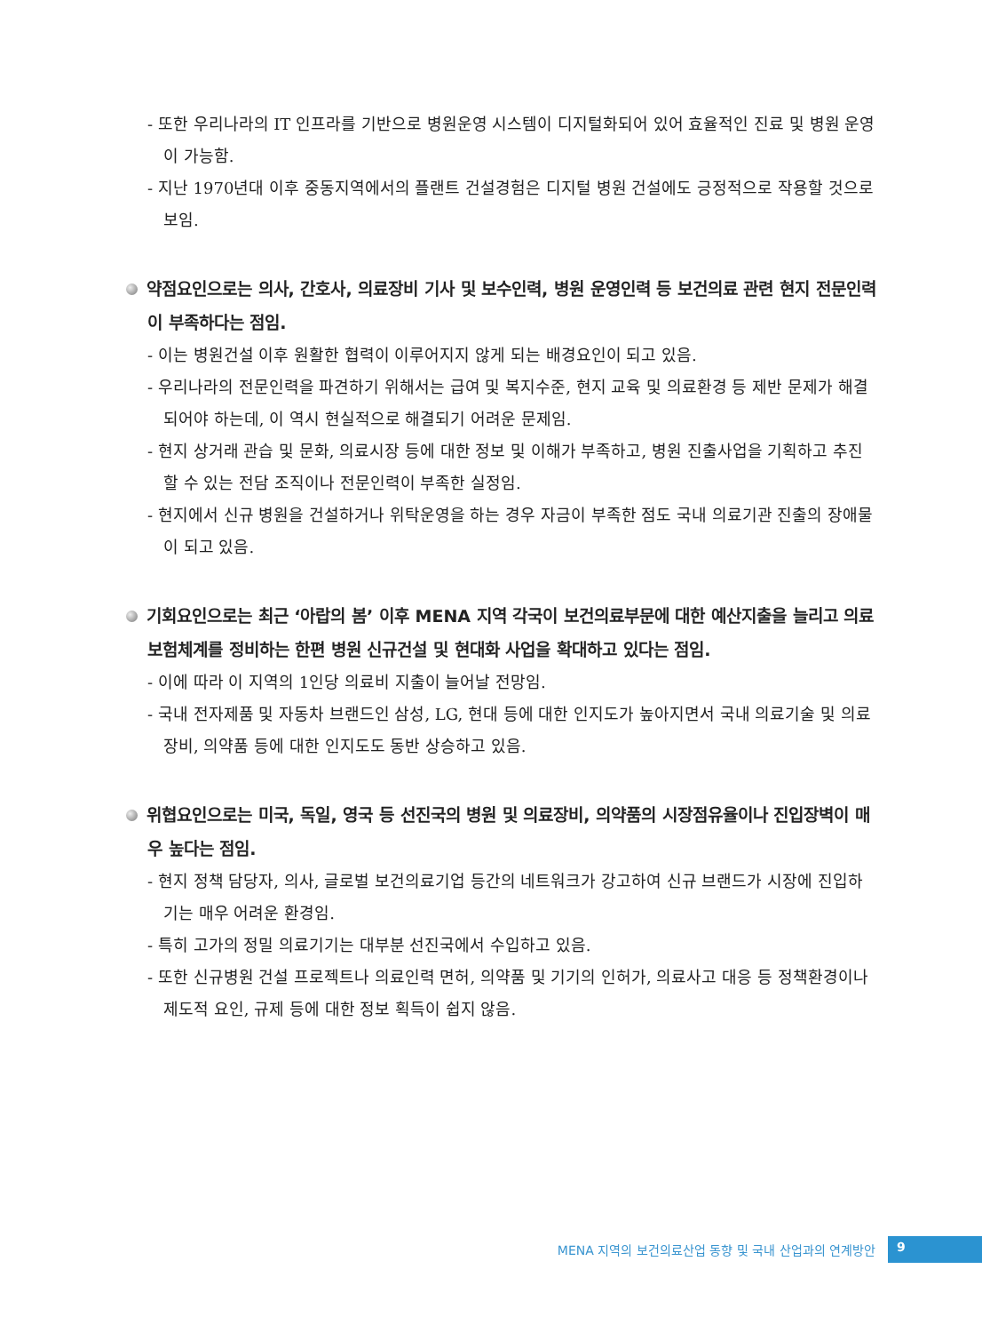- 또한 우리나라의 IT 인프라를 기반으로 병원운영 시스템이 디지털화되어 있어 효율적인 진료 및 병원 운영이 가능함.
- 지난 1970년대 이후 중동지역에서의 플랜트 건설경험은 디지털 병원 건설에도 긍정적으로 작용할 것으로 보임.
약점요인으로는 의사, 간호사, 의료장비 기사 및 보수인력, 병원 운영인력 등 보건의료 관련 현지 전문인력이 부족하다는 점임.
- 이는 병원건설 이후 원활한 협력이 이루어지지 않게 되는 배경요인이 되고 있음.
- 우리나라의 전문인력을 파견하기 위해서는 급여 및 복지수준, 현지 교육 및 의료환경 등 제반 문제가 해결되어야 하는데, 이 역시 현실적으로 해결되기 어려운 문제임.
- 현지 상거래 관습 및 문화, 의료시장 등에 대한 정보 및 이해가 부족하고, 병원 진출사업을 기획하고 추진할 수 있는 전담 조직이나 전문인력이 부족한 실정임.
- 현지에서 신규 병원을 건설하거나 위탁운영을 하는 경우 자금이 부족한 점도 국내 의료기관 진출의 장애물이 되고 있음.
기회요인으로는 최근 ‘아랍의 봄’ 이후 MENA 지역 각국이 보건의료부문에 대한 예산지출을 늘리고 의료보험체계를 정비하는 한편 병원 신규건설 및 현대화 사업을 확대하고 있다는 점임.
- 이에 따라 이 지역의 1인당 의료비 지출이 늘어날 전망임.
- 국내 전자제품 및 자동차 브랜드인 삼성, LG, 현대 등에 대한 인지도가 높아지면서 국내 의료기술 및 의료장비, 의약품 등에 대한 인지도도 동반 상승하고 있음.
위협요인으로는 미국, 독일, 영국 등 선진국의 병원 및 의료장비, 의약품의 시장점유율이나 진입장벽이 매우 높다는 점임.
- 현지 정책 담당자, 의사, 글로벌 보건의료기업 등간의 네트워크가 강고하여 신규 브랜드가 시장에 진입하기는 매우 어려운 환경임.
- 특히 고가의 정밀 의료기기는 대부분 선진국에서 수입하고 있음.
- 또한 신규병원 건설 프로젝트나 의료인력 면허, 의약품 및 기기의 인허가, 의료사고 대응 등 정책환경이나 제도적 요인, 규제 등에 대한 정보 획득이 쉽지 않음.
MENA 지역의 보건의료산업 동향 및 국내 산업과의 연계방안 9